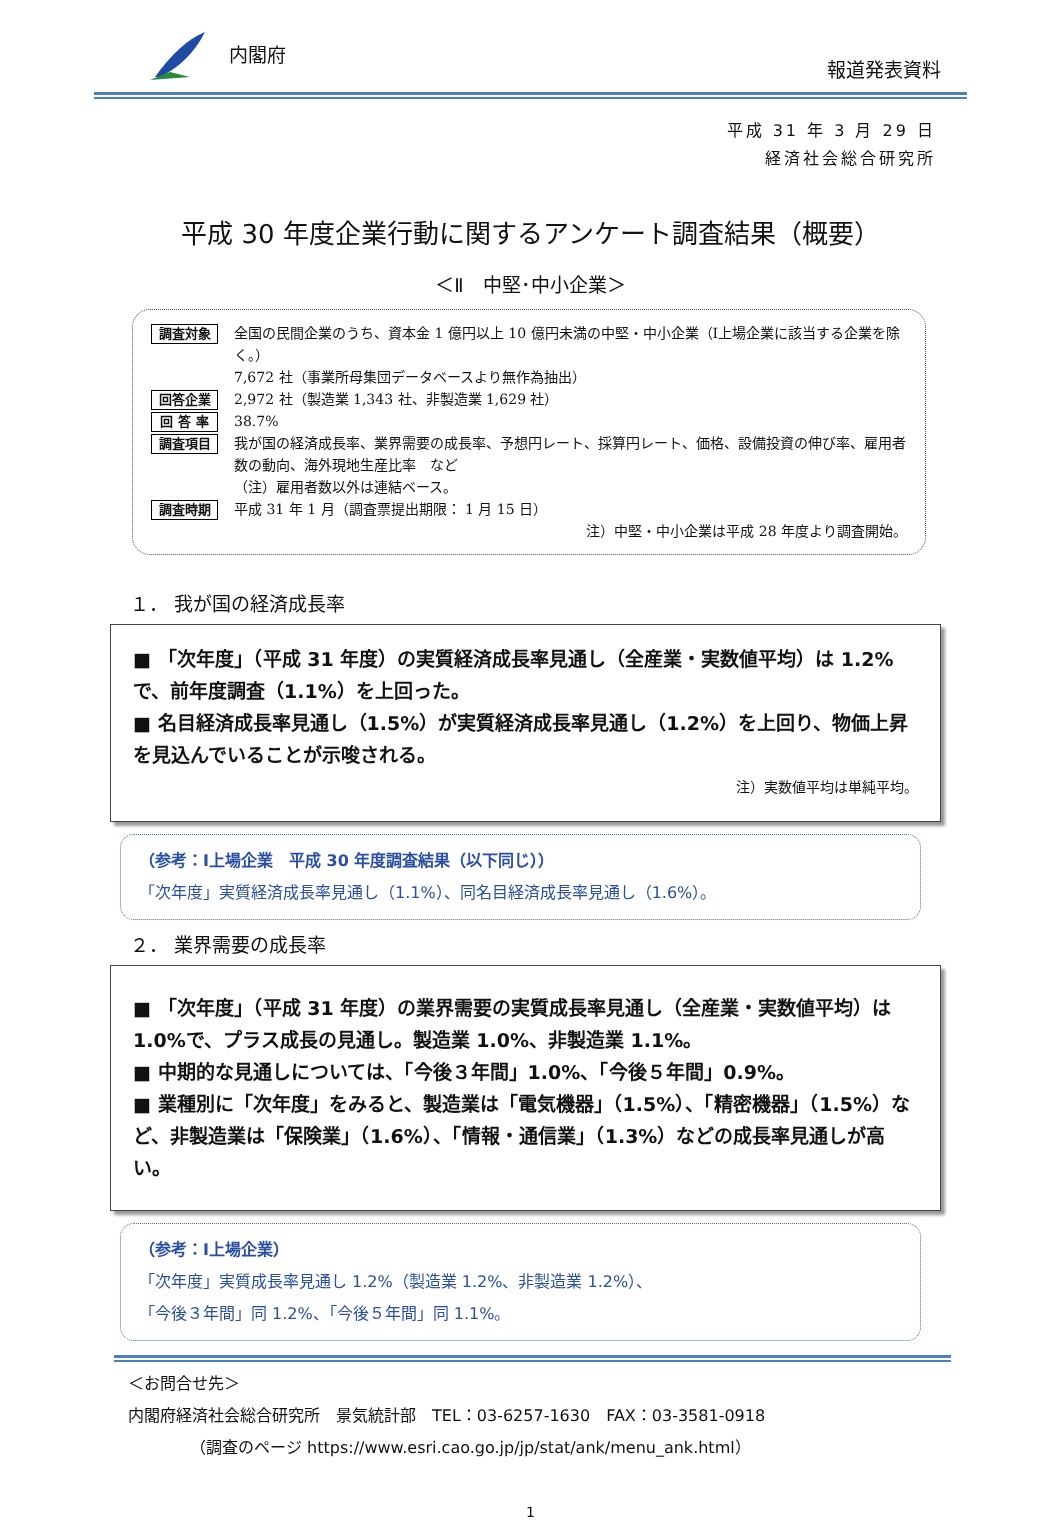内閣府 報道発表資料
平成 31 年 3 月 29 日
経済社会総合研究所
平成 30 年度企業行動に関するアンケート調査結果（概要）
＜Ⅱ　中堅･中小企業＞
調査対象 全国の民間企業のうち、資本金 1 億円以上 10 億円未満の中堅・中小企業（Ⅰ上場企業に該当する企業を除く。）
7,672 社（事業所母集団データベースより無作為抽出）
回答企業 2,972 社（製造業 1,343 社、非製造業 1,629 社）
回 答 率 38.7%
調査項目 我が国の経済成長率、業界需要の成長率、予想円レート、採算円レート、価格、設備投資の伸び率、雇用者数の動向、海外現地生産比率　など
（注）雇用者数以外は連結ベース。
調査時期 平成 31 年 1 月（調査票提出期限： 1 月 15 日）
注）中堅・中小企業は平成 28 年度より調査開始。
１． 我が国の経済成長率
■ 「次年度」（平成 31 年度）の実質経済成長率見通し（全産業・実数値平均）は 1.2%で、前年度調査（1.1%）を上回った。
■ 名目経済成長率見通し（1.5%）が実質経済成長率見通し（1.2%）を上回り、物価上昇を見込んでいることが示唆される。
注）実数値平均は単純平均。
（参考：Ⅰ上場企業　平成 30 年度調査結果（以下同じ））
「次年度」実質経済成長率見通し（1.1%）、同名目経済成長率見通し（1.6%）。
２． 業界需要の成長率
■ 「次年度」（平成 31 年度）の業界需要の実質成長率見通し（全産業・実数値平均）は 1.0%で、プラス成長の見通し。製造業 1.0%、非製造業 1.1%。
■ 中期的な見通しについては、「今後３年間」1.0%、「今後５年間」0.9%。
■ 業種別に「次年度」をみると、製造業は「電気機器」（1.5%）、「精密機器」（1.5%）など、非製造業は「保険業」（1.6%）、「情報・通信業」（1.3%）などの成長率見通しが高い。
（参考：Ⅰ上場企業）
「次年度」実質成長率見通し 1.2%（製造業 1.2%、非製造業 1.2%）、
「今後３年間」同 1.2%、「今後５年間」同 1.1%。
＜お問合せ先＞
内閣府経済社会総合研究所　景気統計部　TEL：03-6257-1630　FAX：03-3581-0918
（調査のページ https://www.esri.cao.go.jp/jp/stat/ank/menu_ank.html）
1